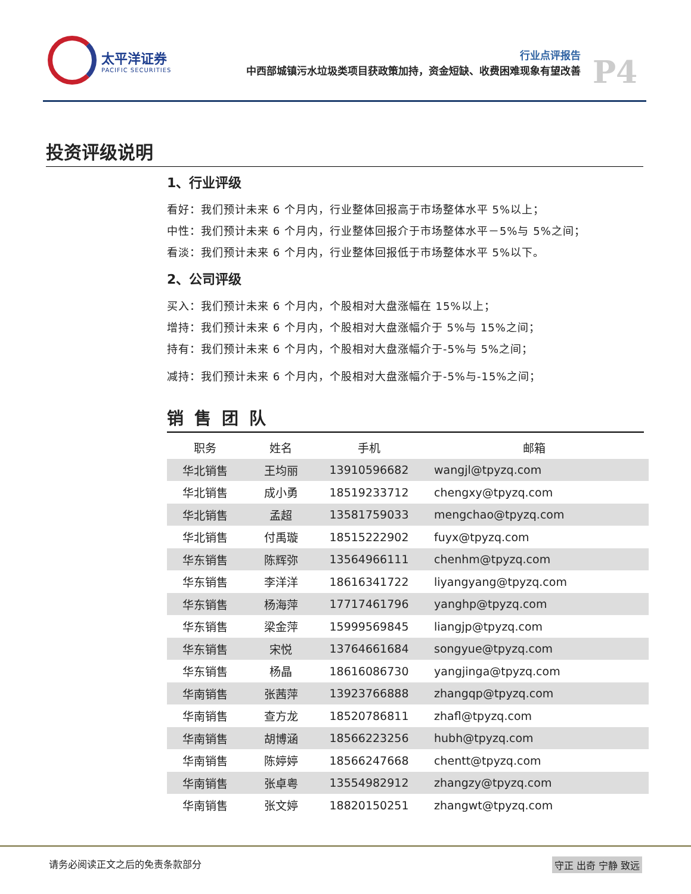太平洋证券
PACIFIC SECURITIES
行业点评报告
中西部城镇污水垃圾类项目获政策加持，资金短缺、收费困难现象有望改善
P4
投资评级说明
1、行业评级
看好：我们预计未来 6 个月内，行业整体回报高于市场整体水平 5%以上；
中性：我们预计未来 6 个月内，行业整体回报介于市场整体水平－5%与 5%之间；
看淡：我们预计未来 6 个月内，行业整体回报低于市场整体水平 5%以下。
2、公司评级
买入：我们预计未来 6 个月内，个股相对大盘涨幅在 15%以上；
增持：我们预计未来 6 个月内，个股相对大盘涨幅介于 5%与 15%之间；
持有：我们预计未来 6 个月内，个股相对大盘涨幅介于-5%与 5%之间；
减持：我们预计未来 6 个月内，个股相对大盘涨幅介于-5%与-15%之间；
销售团队
| 职务 | 姓名 | 手机 | 邮箱 |
| --- | --- | --- | --- |
| 华北销售 | 王均丽 | 13910596682 | wangjl@tpyzq.com |
| 华北销售 | 成小勇 | 18519233712 | chengxy@tpyzq.com |
| 华北销售 | 孟超 | 13581759033 | mengchao@tpyzq.com |
| 华北销售 | 付禹璇 | 18515222902 | fuyx@tpyzq.com |
| 华东销售 | 陈辉弥 | 13564966111 | chenhm@tpyzq.com |
| 华东销售 | 李洋洋 | 18616341722 | liyangyang@tpyzq.com |
| 华东销售 | 杨海萍 | 17717461796 | yanghp@tpyzq.com |
| 华东销售 | 梁金萍 | 15999569845 | liangjp@tpyzq.com |
| 华东销售 | 宋悦 | 13764661684 | songyue@tpyzq.com |
| 华东销售 | 杨晶 | 18616086730 | yangjinga@tpyzq.com |
| 华南销售 | 张茜萍 | 13923766888 | zhangqp@tpyzq.com |
| 华南销售 | 查方龙 | 18520786811 | zhafl@tpyzq.com |
| 华南销售 | 胡博涵 | 18566223256 | hubh@tpyzq.com |
| 华南销售 | 陈婷婷 | 18566247668 | chentt@tpyzq.com |
| 华南销售 | 张卓粤 | 13554982912 | zhangzy@tpyzq.com |
| 华南销售 | 张文婷 | 18820150251 | zhangwt@tpyzq.com |
请务必阅读正文之后的免责条款部分 守正 出奇 宁静 致远